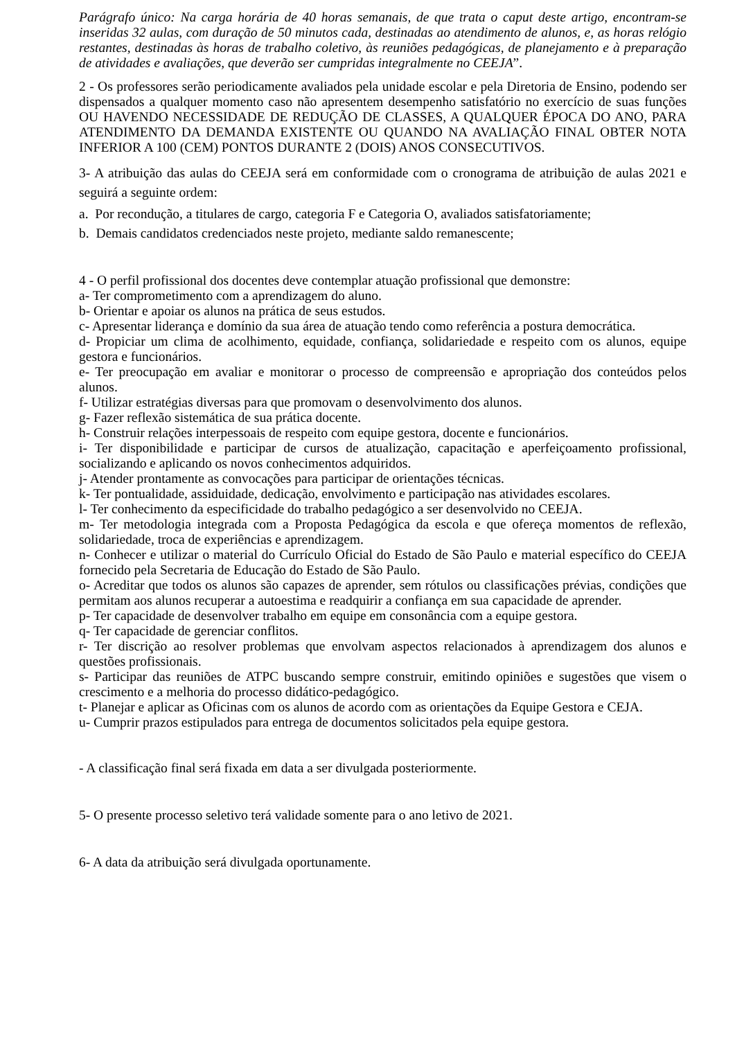Parágrafo único: Na carga horária de 40 horas semanais, de que trata o caput deste artigo, encontram-se inseridas 32 aulas, com duração de 50 minutos cada, destinadas ao atendimento de alunos, e, as horas relógio restantes, destinadas às horas de trabalho coletivo, às reuniões pedagógicas, de planejamento e à preparação de atividades e avaliações, que deverão ser cumpridas integralmente no CEEJA”.
2 - Os professores serão periodicamente avaliados pela unidade escolar e pela Diretoria de Ensino, podendo ser dispensados a qualquer momento caso não apresentem desempenho satisfatório no exercício de suas funções OU HAVENDO NECESSIDADE DE REDUÇÃO DE CLASSES, A QUALQUER ÉPOCA DO ANO, PARA ATENDIMENTO DA DEMANDA EXISTENTE OU QUANDO NA AVALIAÇÃO FINAL OBTER NOTA INFERIOR A 100 (CEM) PONTOS DURANTE 2 (DOIS) ANOS CONSECUTIVOS.
3- A atribuição das aulas do CEEJA será em conformidade com o cronograma de atribuição de aulas 2021 e seguirá a seguinte ordem:
a. Por recondução, a titulares de cargo, categoria F e Categoria O, avaliados satisfatoriamente;
b. Demais candidatos credenciados neste projeto, mediante saldo remanescente;
4 - O perfil profissional dos docentes deve contemplar atuação profissional que demonstre:
a- Ter comprometimento com a aprendizagem do aluno.
b- Orientar e apoiar os alunos na prática de seus estudos.
c- Apresentar liderança e domínio da sua área de atuação tendo como referência a postura democrática.
d- Propiciar um clima de acolhimento, equidade, confiança, solidariedade e respeito com os alunos, equipe gestora e funcionários.
e- Ter preocupação em avaliar e monitorar o processo de compreensão e apropriação dos conteúdos pelos alunos.
f- Utilizar estratégias diversas para que promovam o desenvolvimento dos alunos.
g- Fazer reflexão sistemática de sua prática docente.
h- Construir relações interpessoais de respeito com equipe gestora, docente e funcionários.
i- Ter disponibilidade e participar de cursos de atualização, capacitação e aperfeiçoamento profissional, socializando e aplicando os novos conhecimentos adquiridos.
j- Atender prontamente as convocações para participar de orientações técnicas.
k- Ter pontualidade, assiduidade, dedicação, envolvimento e participação nas atividades escolares.
l- Ter conhecimento da especificidade do trabalho pedagógico a ser desenvolvido no CEEJA.
m- Ter metodologia integrada com a Proposta Pedagógica da escola e que ofereça momentos de reflexão, solidariedade, troca de experiências e aprendizagem.
n- Conhecer e utilizar o material do Currículo Oficial do Estado de São Paulo e material específico do CEEJA fornecido pela Secretaria de Educação do Estado de São Paulo.
o- Acreditar que todos os alunos são capazes de aprender, sem rótulos ou classificações prévias, condições que permitam aos alunos recuperar a autoestima e readquirir a confiança em sua capacidade de aprender.
p- Ter capacidade de desenvolver trabalho em equipe em consonância com a equipe gestora.
q- Ter capacidade de gerenciar conflitos.
r- Ter discrição ao resolver problemas que envolvam aspectos relacionados à aprendizagem dos alunos e questões profissionais.
s- Participar das reuniões de ATPC buscando sempre construir, emitindo opiniões e sugestões que visem o crescimento e a melhoria do processo didático-pedagógico.
t- Planejar e aplicar as Oficinas com os alunos de acordo com as orientações da Equipe Gestora e CEJA.
u- Cumprir prazos estipulados para entrega de documentos solicitados pela equipe gestora.
- A classificação final será fixada em data a ser divulgada posteriormente.
5- O presente processo seletivo terá validade somente para o ano letivo de 2021.
6- A data da atribuição será divulgada oportunamente.